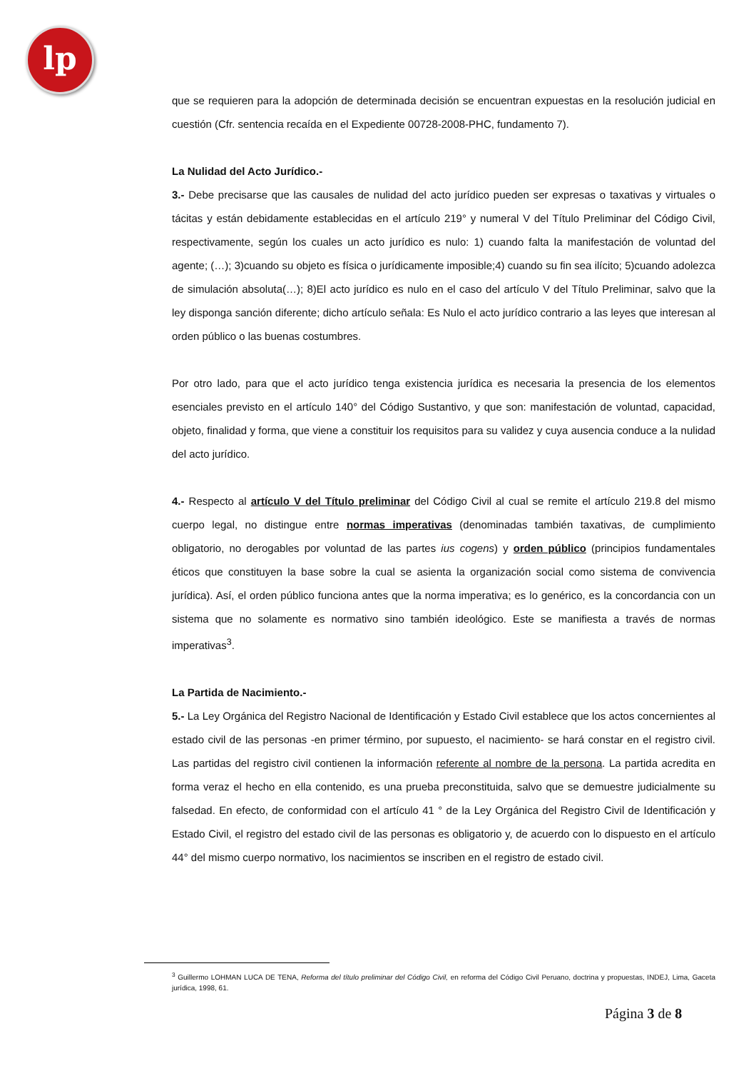lp
que se requieren para la adopción de determinada decisión se encuentran expuestas en la resolución judicial en cuestión (Cfr. sentencia recaída en el Expediente 00728-2008-PHC, fundamento 7).
La Nulidad del Acto Jurídico.-
3.- Debe precisarse que las causales de nulidad del acto jurídico pueden ser expresas o taxativas y virtuales o tácitas y están debidamente establecidas en el artículo 219° y numeral V del Título Preliminar del Código Civil, respectivamente, según los cuales un acto jurídico es nulo: 1) cuando falta la manifestación de voluntad del agente; (…); 3)cuando su objeto es física o jurídicamente imposible;4) cuando su fin sea ilícito; 5)cuando adolezca de simulación absoluta(…); 8)El acto jurídico es nulo en el caso del artículo V del Título Preliminar, salvo que la ley disponga sanción diferente; dicho artículo señala: Es Nulo el acto jurídico contrario a las leyes que interesan al orden público o las buenas costumbres.
Por otro lado, para que el acto jurídico tenga existencia jurídica es necesaria la presencia de los elementos esenciales previsto en el artículo 140° del Código Sustantivo, y que son: manifestación de voluntad, capacidad, objeto, finalidad y forma, que viene a constituir los requisitos para su validez y cuya ausencia conduce a la nulidad del acto jurídico.
4.- Respecto al artículo V del Título preliminar del Código Civil al cual se remite el artículo 219.8 del mismo cuerpo legal, no distingue entre normas imperativas (denominadas también taxativas, de cumplimiento obligatorio, no derogables por voluntad de las partes ius cogens) y orden público (principios fundamentales éticos que constituyen la base sobre la cual se asienta la organización social como sistema de convivencia jurídica). Así, el orden público funciona antes que la norma imperativa; es lo genérico, es la concordancia con un sistema que no solamente es normativo sino también ideológico. Este se manifiesta a través de normas imperativas<sup>3</sup>.
La Partida de Nacimiento.-
5.- La Ley Orgánica del Registro Nacional de Identificación y Estado Civil establece que los actos concernientes al estado civil de las personas -en primer término, por supuesto, el nacimiento- se hará constar en el registro civil. Las partidas del registro civil contienen la información referente al nombre de la persona. La partida acredita en forma veraz el hecho en ella contenido, es una prueba preconstituida, salvo que se demuestre judicialmente su falsedad. En efecto, de conformidad con el artículo 41 ° de la Ley Orgánica del Registro Civil de Identificación y Estado Civil, el registro del estado civil de las personas es obligatorio y, de acuerdo con lo dispuesto en el artículo 44° del mismo cuerpo normativo, los nacimientos se inscriben en el registro de estado civil.
<sup>3</sup> Guillermo LOHMAN LUCA DE TENA, Reforma del título preliminar del Código Civil, en reforma del Código Civil Peruano, doctrina y propuestas, INDEJ, Lima, Gaceta jurídica, 1998, 61.
Página 3 de 8